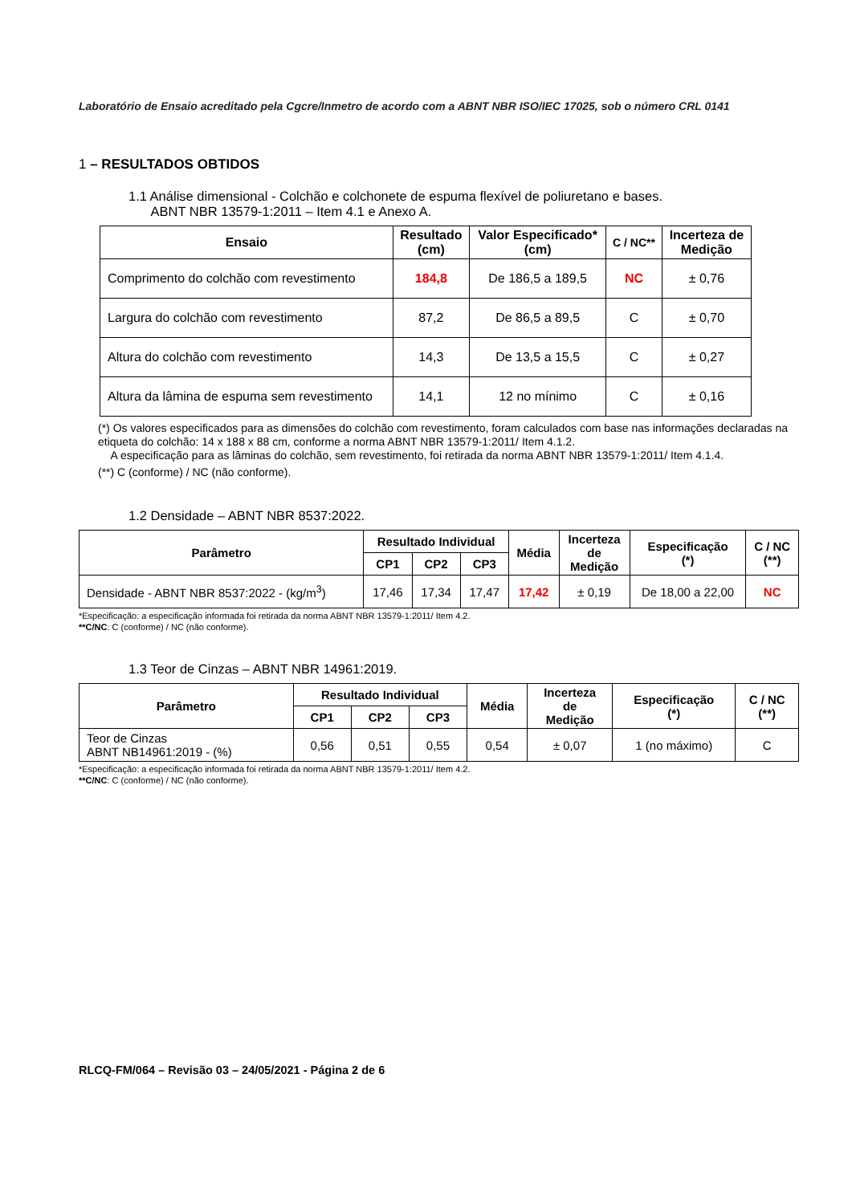Laboratório de Ensaio acreditado pela Cgcre/Inmetro de acordo com a ABNT NBR ISO/IEC 17025, sob o número CRL 0141
1 – RESULTADOS OBTIDOS
1.1 Análise dimensional - Colchão e colchonete de espuma flexível de poliuretano e bases.
ABNT NBR 13579-1:2011 – Item 4.1 e Anexo A.
| Ensaio | Resultado (cm) | Valor Especificado* (cm) | C / NC** | Incerteza de Medição |
| --- | --- | --- | --- | --- |
| Comprimento do colchão com revestimento | 184,8 | De 186,5 a 189,5 | NC | ± 0,76 |
| Largura do colchão com revestimento | 87,2 | De 86,5 a 89,5 | C | ± 0,70 |
| Altura do colchão com revestimento | 14,3 | De 13,5 a 15,5 | C | ± 0,27 |
| Altura da lâmina de espuma sem revestimento | 14,1 | 12 no mínimo | C | ± 0,16 |
(*) Os valores especificados para as dimensões do colchão com revestimento, foram calculados com base nas informações declaradas na etiqueta do colchão: 14 x 188 x 88 cm, conforme a norma ABNT NBR 13579-1:2011/ Item 4.1.2.
A especificação para as lâminas do colchão, sem revestimento, foi retirada da norma ABNT NBR 13579-1:2011/ Item 4.1.4.
(**) C (conforme) / NC (não conforme).
1.2 Densidade – ABNT NBR 8537:2022.
| Parâmetro | Resultado Individual | | | Média | Incerteza de Medição | Especificação (*) | C / NC (**) |
| --- | --- | --- | --- | --- | --- | --- | --- |
| | CP1 | CP2 | CP3 | | | | |
| Densidade - ABNT NBR 8537:2022 - (kg/m<sup>3</sup>) | 17,46 | 17,34 | 17,47 | 17,42 | ± 0,19 | De 18,00 a 22,00 | NC |
*Especificação: a especificação informada foi retirada da norma ABNT NBR 13579-1:2011/ Item 4.2.
**C/NC: C (conforme) / NC (não conforme).
1.3 Teor de Cinzas – ABNT NBR 14961:2019.
| Parâmetro | Resultado Individual | | | Média | Incerteza de Medição | Especificação (*) | C / NC (**) |
| --- | --- | --- | --- | --- | --- | --- | --- |
| | CP1 | CP2 | CP3 | | | | |
| Teor de Cinzas ABNT NB14961:2019 - (%) | 0,56 | 0,51 | 0,55 | 0,54 | ± 0,07 | 1 (no máximo) | C |
*Especificação: a especificação informada foi retirada da norma ABNT NBR 13579-1:2011/ Item 4.2.
**C/NC: C (conforme) / NC (não conforme).
RLCQ-FM/064 – Revisão 03 – 24/05/2021 - Página 2 de 6